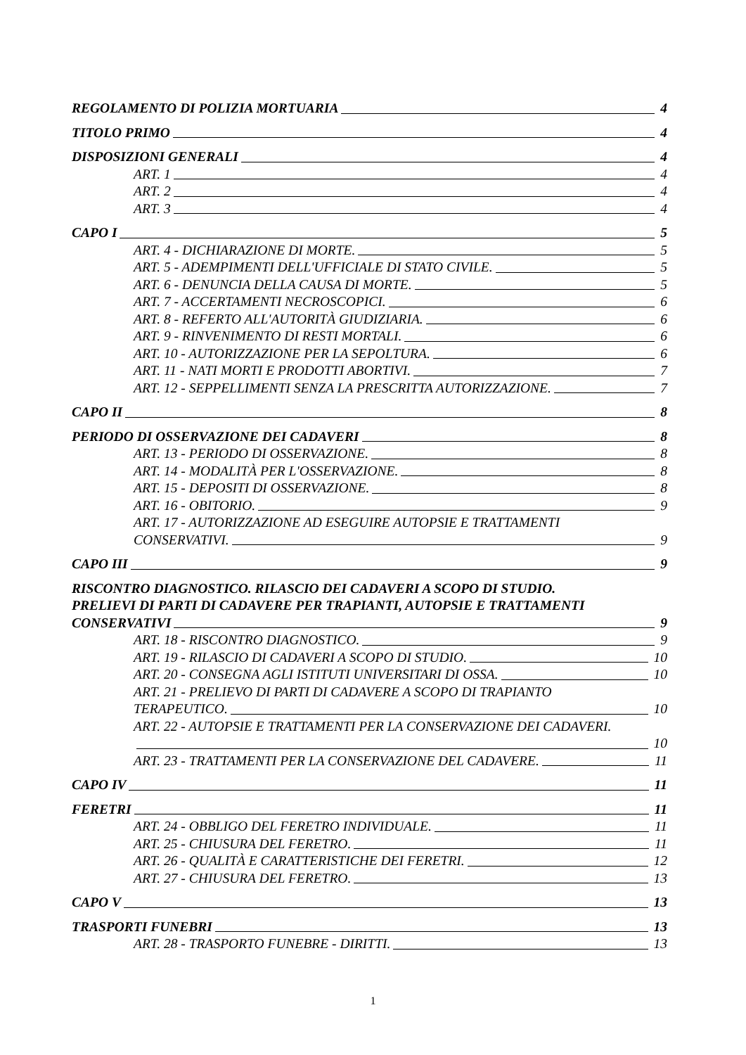REGOLAMENTO DI POLIZIA MORTUARIA 4
TITOLO PRIMO 4
DISPOSIZIONI GENERALI 4
ART. 1 4
ART. 2 4
ART. 3 4
CAPO I 5
ART. 4 - DICHIARAZIONE DI MORTE. 5
ART. 5 - ADEMPIMENTI DELL'UFFICIALE DI STATO CIVILE. 5
ART. 6 - DENUNCIA DELLA CAUSA DI MORTE. 5
ART. 7 - ACCERTAMENTI NECROSCOPICI. 6
ART. 8 - REFERTO ALL'AUTORITÀ GIUDIZIARIA. 6
ART. 9 - RINVENIMENTO DI RESTI MORTALI. 6
ART. 10 - AUTORIZZAZIONE PER LA SEPOLTURA. 6
ART. 11 - NATI MORTI E PRODOTTI ABORTIVI. 7
ART. 12 - SEPPELLIMENTI SENZA LA PRESCRITTA AUTORIZZAZIONE. 7
CAPO II 8
PERIODO DI OSSERVAZIONE DEI CADAVERI 8
ART. 13 - PERIODO DI OSSERVAZIONE. 8
ART. 14 - MODALITÀ PER L'OSSERVAZIONE. 8
ART. 15 - DEPOSITI DI OSSERVAZIONE. 8
ART. 16 - OBITORIO. 9
ART. 17 - AUTORIZZAZIONE AD ESEGUIRE AUTOPSIE E TRATTAMENTI
CONSERVATIVI. 9
CAPO III 9
RISCONTRO DIAGNOSTICO. RILASCIO DEI CADAVERI A SCOPO DI STUDIO.
PRELIEVI DI PARTI DI CADAVERE PER TRAPIANTI, AUTOPSIE E TRATTAMENTI
CONSERVATIVI 9
ART. 18 - RISCONTRO DIAGNOSTICO. 9
ART. 19 - RILASCIO DI CADAVERI A SCOPO DI STUDIO. 10
ART. 20 - CONSEGNA AGLI ISTITUTI UNIVERSITARI DI OSSA. 10
ART. 21 - PRELIEVO DI PARTI DI CADAVERE A SCOPO DI TRAPIANTO
TERAPEUTICO. 10
ART. 22 - AUTOPSIE E TRATTAMENTI PER LA CONSERVAZIONE DEI CADAVERI.
10
ART. 23 - TRATTAMENTI PER LA CONSERVAZIONE DEL CADAVERE. 11
CAPO IV 11
FERETRI 11
ART. 24 - OBBLIGO DEL FERETRO INDIVIDUALE. 11
ART. 25 - CHIUSURA DEL FERETRO. 11
ART. 26 - QUALITÀ E CARATTERISTICHE DEI FERETRI. 12
ART. 27 - CHIUSURA DEL FERETRO. 13
CAPO V 13
TRASPORTI FUNEBRI 13
ART. 28 - TRASPORTO FUNEBRE - DIRITTI. 13
1